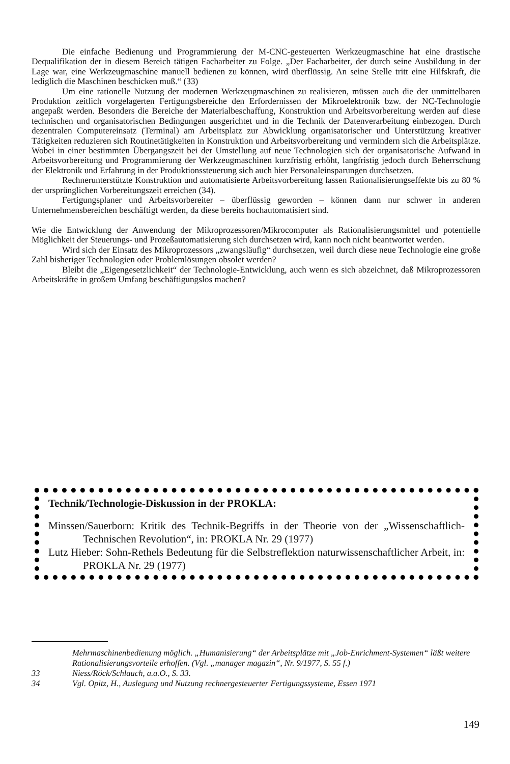Die einfache Bedienung und Programmierung der M-CNC-gesteuerten Werkzeugmaschine hat eine drastische Dequalifikation der in diesem Bereich tätigen Facharbeiter zu Folge. „Der Facharbeiter, der durch seine Ausbildung in der Lage war, eine Werkzeugmaschine manuell bedienen zu können, wird überflüssig. An seine Stelle tritt eine Hilfskraft, die lediglich die Maschinen beschicken muß.“ (33)
Um eine rationelle Nutzung der modernen Werkzeugmaschinen zu realisieren, müssen auch die der unmittelbaren Produktion zeitlich vorgelagerten Fertigungsbereiche den Erfordernissen der Mikroelektronik bzw. der NC-Technologie angepaßt werden. Besonders die Bereiche der Materialbeschaffung, Konstruktion und Arbeitsvorbereitung werden auf diese technischen und organisatorischen Bedingungen ausgerichtet und in die Technik der Datenverarbeitung einbezogen. Durch dezentralen Computereinsatz (Terminal) am Arbeitsplatz zur Abwicklung organisatorischer und Unterstützung kreativer Tätigkeiten reduzieren sich Routinetätigkeiten in Konstruktion und Arbeitsvorbereitung und vermindern sich die Arbeitsplätze. Wobei in einer bestimmten Übergangszeit bei der Umstellung auf neue Technologien sich der organisatorische Aufwand in Arbeitsvorbereitung und Programmierung der Werkzeugmaschinen kurzfristig erhöht, langfristig jedoch durch Beherrschung der Elektronik und Erfahrung in der Produktionssteuerung sich auch hier Personaleinsparungen durchsetzen.
Rechnerunterstützte Konstruktion und automatisierte Arbeitsvorbereitung lassen Rationalisierungseffekte bis zu 80 % der ursprünglichen Vorbereitungszeit erreichen (34).
Fertigungsplaner und Arbeitsvorbereiter – überflüssig geworden – können dann nur schwer in anderen Unternehmensbereichen beschäftigt werden, da diese bereits hochautomatisiert sind.
Wie die Entwicklung der Anwendung der Mikroprozessoren/Mikrocomputer als Rationalisierungsmittel und potentielle Möglichkeit der Steuerungs- und Prozeßautomatisierung sich durchsetzen wird, kann noch nicht beantwortet werden.
Wird sich der Einsatz des Mikroprozessors „zwangsläufig“ durchsetzen, weil durch diese neue Technologie eine große Zahl bisheriger Technologien oder Problemlösungen obsolet werden?
Bleibt die „Eigengesetzlichkeit“ der Technologie-Entwicklung, auch wenn es sich abzeichnet, daß Mikroprozessoren Arbeitskräfte in großem Umfang beschäftigungslos machen?
Technik/Technologie-Diskussion in der PROKLA:
Minssen/Sauerborn: Kritik des Technik-Begriffs in der Theorie von der „Wissenschaftlich-Technischen Revolution“, in: PROKLA Nr. 29 (1977)
Lutz Hieber: Sohn-Rethels Bedeutung für die Selbstreflektion naturwissenschaftlicher Arbeit, in: PROKLA Nr. 29 (1977)
Mehrmaschinenbedienung möglich. „Humanisierung“ der Arbeitsplätze mit „Job-Enrichment-Systemen“ läßt weitere Rationalisierungsvorteile erhoffen. (Vgl. „manager magazin“, Nr. 9/1977, S. 55 f.)
33 Niess/Röck/Schlauch, a.a.O., S. 33.
34 Vgl. Opitz, H., Auslegung und Nutzung rechnergesteuerter Fertigungssysteme, Essen 1971
149